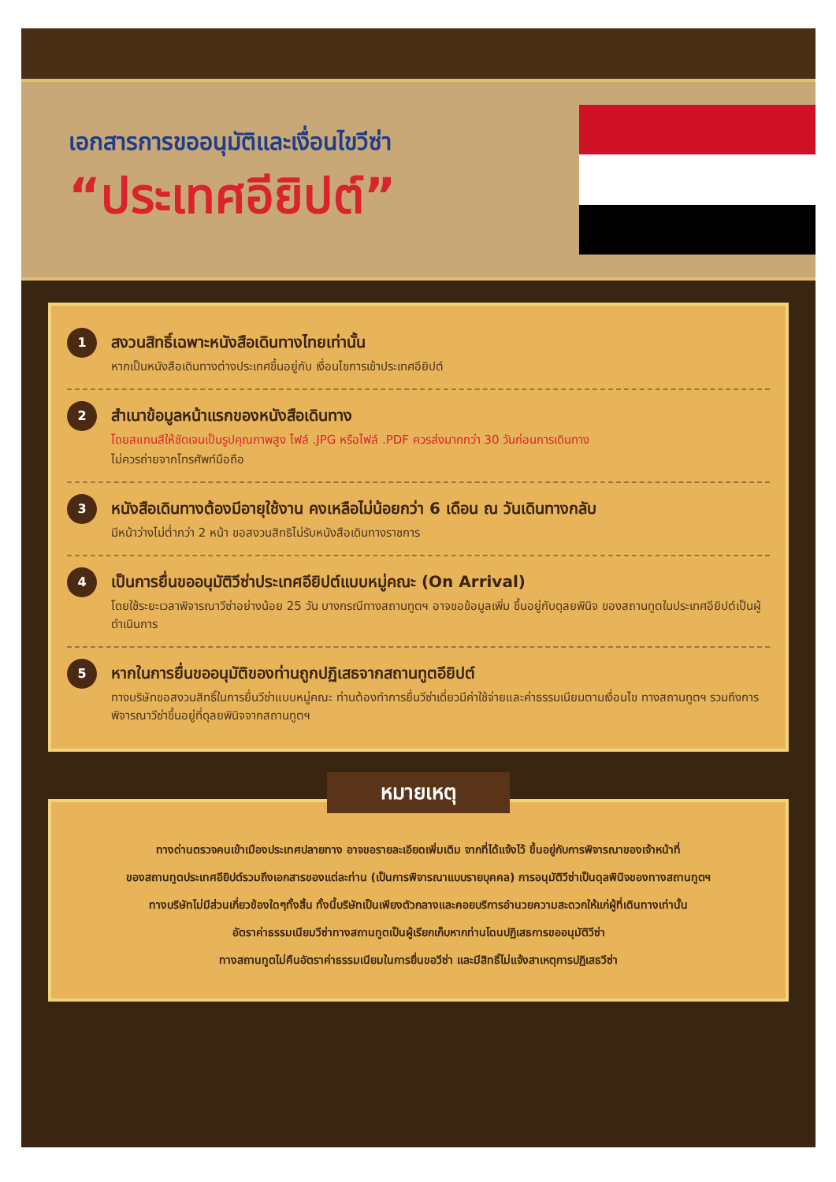เอกสารการขออนุมัติและเงื่อนไขวีซ่า
“ประเทศอียิปต์”
1
สงวนสิทธิ์เฉพาะหนังสือเดินทางไทยเท่านั้น
หากเป็นหนังสือเดินทางต่างประเทศขึ้นอยู่กับ เงื่อนไขการเข้าประเทศอียิปต์
2
สำเนาข้อมูลหน้าแรกของหนังสือเดินทาง
โดยสแกนสีให้ชัดเจนเป็นรูปคุณภาพสูง ไฟล์ .JPG หรือไฟล์ .PDF ควรส่งมากกว่า 30 วันก่อนการเดินทาง
ไม่ควรถ่ายจากโทรศัพท์มือถือ
3
หนังสือเดินทางต้องมีอายุใช้งาน คงเหลือไม่น้อยกว่า 6 เดือน ณ วันเดินทางกลับ
มีหน้าว่างไม่ต่ำกว่า 2 หน้า ขอสงวนสิทธิไม่รับหนังสือเดินทางราชการ
4
เป็นการยื่นขออนุมัติวีซ่าประเทศอียิปต์แบบหมู่คณะ (On Arrival)
โดยใช้ระยะเวลาพิจารณาวีซ่าอย่างน้อย 25 วัน บางกรณีทางสถานทูตฯ อาจขอข้อมูลเพิ่ม ขึ้นอยู่กับดุลยพินิจ ของสถานทูตในประเทศอียิปต์เป็นผู้ดำเนินการ
5
หากในการยื่นขออนุมัติของท่านถูกปฏิเสธจากสถานทูตอียิปต์
ทางบริษัทขอสงวนสิทธิ์ในการยื่นวีซ่าแบบหมู่คณะ ท่านต้องทำการยื่นวีซ่าเดี่ยวมีค่าใช้จ่ายและค่าธรรมเนียมตามเงื่อนไข ทางสถานทูตฯ รวมถึงการพิจารณาวีซ่าขึ้นอยู่ที่ดุลยพินิจจากสถานทูตฯ
หมายเหตุ
ทางด่านตรวจคนเข้าเมืองประเทศปลายทาง อาจขอรายละเอียดเพิ่มเติม จากที่ได้แจ้งไว้ ขึ้นอยู่กับการพิจารณาของเจ้าหน้าที่
ของสถานทูตประเทศอียิปต์รวมถึงเอกสารของแต่ละท่าน (เป็นการพิจารณาแบบรายบุคคล) การอนุมัติวีซ่าเป็นดุลพินิจของทางสถานทูตฯ
ทางบริษัทไม่มีส่วนเกี่ยวข้องใดๆทั้งสิ้น ทั้งนี้บริษัทเป็นเพียงตัวกลางและคอยบริการอำนวยความสะดวกให้แก่ผู้ที่เดินทางเท่านั้น
อัตราค่าธรรมเนียมวีซ่าทางสถานทูตเป็นผู้เรียกเก็บหากท่านโดนปฏิเสธการขออนุมัติวีซ่า
ทางสถานทูตไม่คืนอัตราค่าธรรมเนียมในการยื่นขอวีซ่า และมีสิทธิ์ไม่แจ้งสาเหตุการปฏิเสธวีซ่า